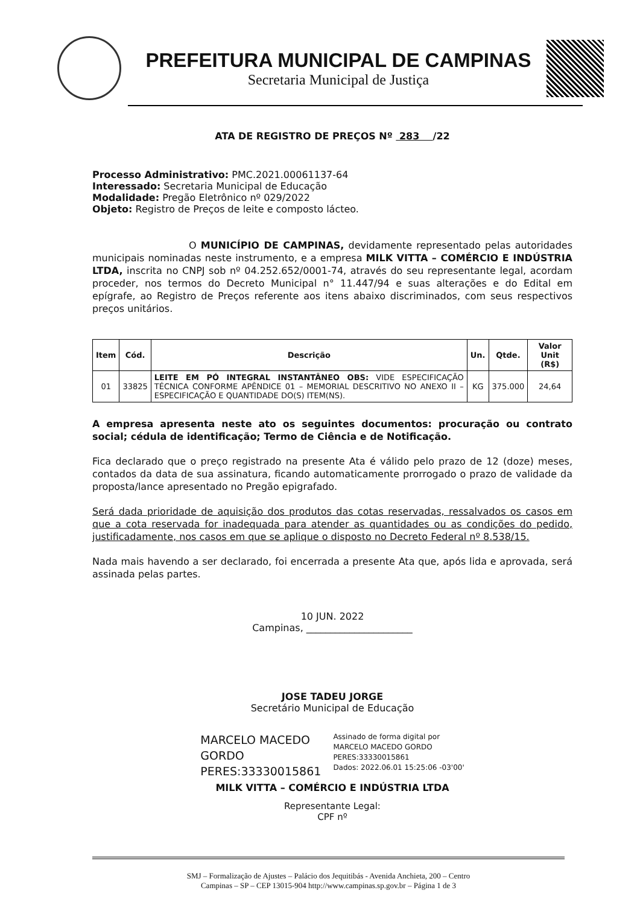PREFEITURA MUNICIPAL DE CAMPINAS
Secretaria Municipal de Justiça
ATA DE REGISTRO DE PREÇOS Nº 283 /22
Processo Administrativo: PMC.2021.00061137-64
Interessado: Secretaria Municipal de Educação
Modalidade: Pregão Eletrônico nº 029/2022
Objeto: Registro de Preços de leite e composto lácteo.
O MUNICÍPIO DE CAMPINAS, devidamente representado pelas autoridades municipais nominadas neste instrumento, e a empresa MILK VITTA – COMÉRCIO E INDÚSTRIA LTDA, inscrita no CNPJ sob nº 04.252.652/0001-74, através do seu representante legal, acordam proceder, nos termos do Decreto Municipal n° 11.447/94 e suas alterações e do Edital em epígrafe, ao Registro de Preços referente aos itens abaixo discriminados, com seus respectivos preços unitários.
| Item | Cód. | Descrição | Un. | Qtde. | Valor Unit (R$) |
| --- | --- | --- | --- | --- | --- |
| 01 | 33825 | LEITE EM PÓ INTEGRAL INSTANTÂNEO OBS: VIDE ESPECIFICAÇÃO TÉCNICA CONFORME APÊNDICE 01 – MEMORIAL DESCRITIVO NO ANEXO II – ESPECIFICAÇÃO E QUANTIDADE DO(S) ITEM(NS). | KG | 375.000 | 24,64 |
A empresa apresenta neste ato os seguintes documentos: procuração ou contrato social; cédula de identificação; Termo de Ciência e de Notificação.
Fica declarado que o preço registrado na presente Ata é válido pelo prazo de 12 (doze) meses, contados da data de sua assinatura, ficando automaticamente prorrogado o prazo de validade da proposta/lance apresentado no Pregão epigrafado.
Será dada prioridade de aquisição dos produtos das cotas reservadas, ressalvados os casos em que a cota reservada for inadequada para atender as quantidades ou as condições do pedido, justificadamente, nos casos em que se aplique o disposto no Decreto Federal nº 8.538/15.
Nada mais havendo a ser declarado, foi encerrada a presente Ata que, após lida e aprovada, será assinada pelas partes.
10 JUN. 2022
Campinas, ______________________
JOSE TADEU JORGE
Secretário Municipal de Educação
MARCELO MACEDO
GORDO
PERES:33330015861
Assinado de forma digital por
MARCELO MACEDO GORDO
PERES:33330015861
Dados: 2022.06.01 15:25:06 -03'00'
MILK VITTA – COMÉRCIO E INDÚSTRIA LTDA
Representante Legal:
CPF nº
SMJ – Formalização de Ajustes – Palácio dos Jequitibás - Avenida Anchieta, 200 – Centro
Campinas – SP – CEP 13015-904 http://www.campinas.sp.gov.br – Página 1 de 3